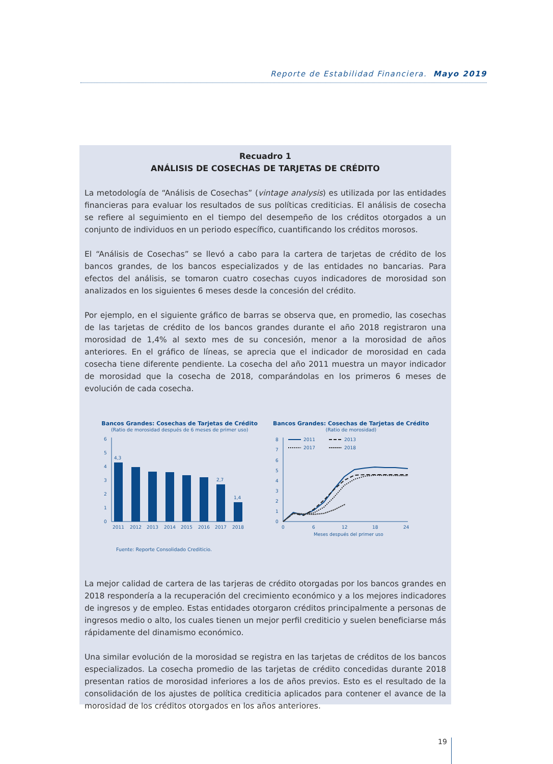Reporte de Estabilidad Financiera. Mayo 2019
Recuadro 1
ANÁLISIS DE COSECHAS DE TARJETAS DE CRÉDITO
La metodología de “Análisis de Cosechas” (vintage analysis) es utilizada por las entidades financieras para evaluar los resultados de sus políticas crediticias. El análisis de cosecha se refiere al seguimiento en el tiempo del desempeño de los créditos otorgados a un conjunto de individuos en un periodo específico, cuantificando los créditos morosos.
El “Análisis de Cosechas” se llevó a cabo para la cartera de tarjetas de crédito de los bancos grandes, de los bancos especializados y de las entidades no bancarias. Para efectos del análisis, se tomaron cuatro cosechas cuyos indicadores de morosidad son analizados en los siguientes 6 meses desde la concesión del crédito.
Por ejemplo, en el siguiente gráfico de barras se observa que, en promedio, las cosechas de las tarjetas de crédito de los bancos grandes durante el año 2018 registraron una morosidad de 1,4% al sexto mes de su concesión, menor a la morosidad de años anteriores. En el gráfico de líneas, se aprecia que el indicador de morosidad en cada cosecha tiene diferente pendiente. La cosecha del año 2011 muestra un mayor indicador de morosidad que la cosecha de 2018, comparándolas en los primeros 6 meses de evolución de cada cosecha.
Bancos Grandes: Cosechas de Tarjetas de Crédito
(Ratio de morosidad después de 6 meses de primer uso)
0
1
2
3
4
5
6
4,3
2,7
1,4
2011
2012
2013
2014
2015
2016
2017
2018
Bancos Grandes: Cosechas de Tarjetas de Crédito
(Ratio de morosidad)
0
1
2
3
4
5
6
7
8
2011
2013
2017
2018
0
6
12
18
24
Meses después del primer uso
Fuente: Reporte Consolidado Crediticio.
La mejor calidad de cartera de las tarjeras de crédito otorgadas por los bancos grandes en 2018 respondería a la recuperación del crecimiento económico y a los mejores indicadores de ingresos y de empleo. Estas entidades otorgaron créditos principalmente a personas de ingresos medio o alto, los cuales tienen un mejor perfil crediticio y suelen beneficiarse más rápidamente del dinamismo económico.
Una similar evolución de la morosidad se registra en las tarjetas de créditos de los bancos especializados. La cosecha promedio de las tarjetas de crédito concedidas durante 2018 presentan ratios de morosidad inferiores a los de años previos. Esto es el resultado de la consolidación de los ajustes de política crediticia aplicados para contener el avance de la morosidad de los créditos otorgados en los años anteriores.
19